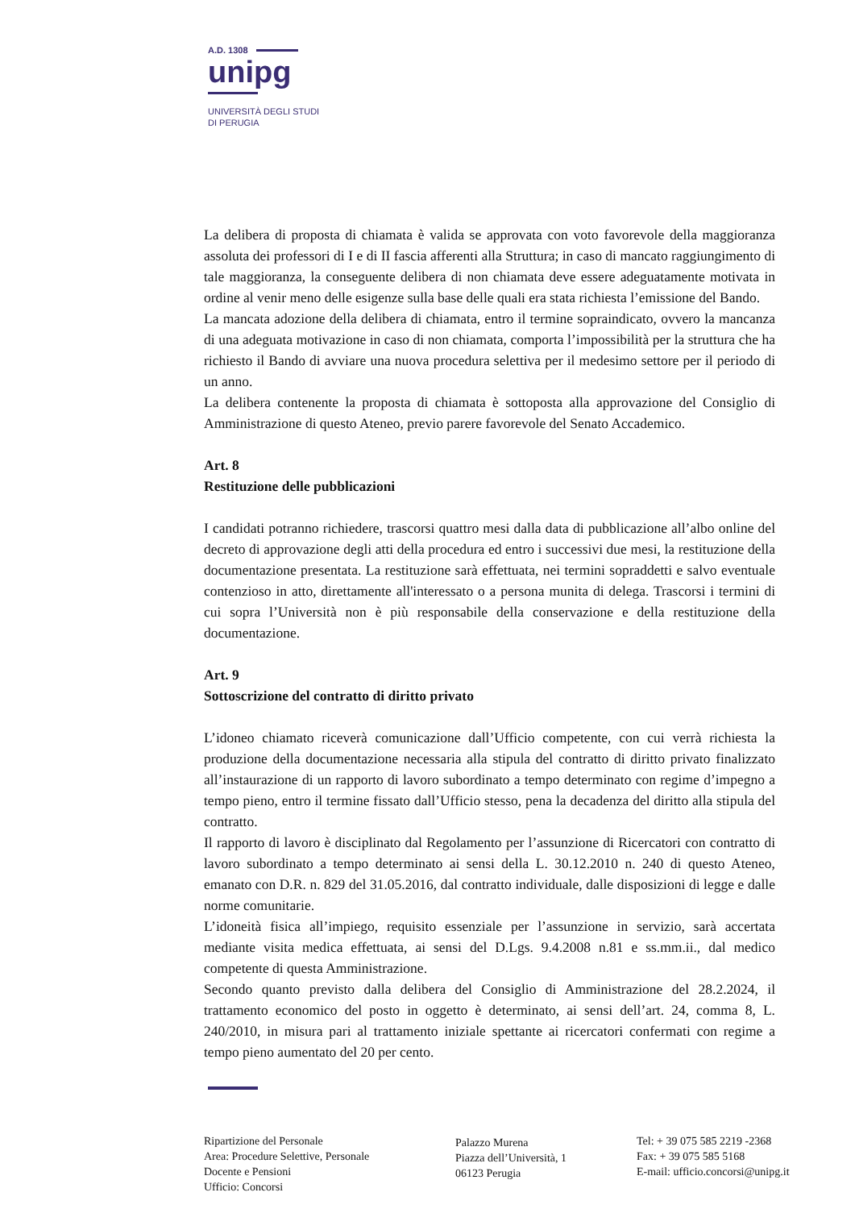A.D. 1308
unipg
UNIVERSITÀ DEGLI STUDI
DI PERUGIA
La delibera di proposta di chiamata è valida se approvata con voto favorevole della maggioranza assoluta dei professori di I e di II fascia afferenti alla Struttura; in caso di mancato raggiungimento di tale maggioranza, la conseguente delibera di non chiamata deve essere adeguatamente motivata in ordine al venir meno delle esigenze sulla base delle quali era stata richiesta l’emissione del Bando.
La mancata adozione della delibera di chiamata, entro il termine sopraindicato, ovvero la mancanza di una adeguata motivazione in caso di non chiamata, comporta l’impossibilità per la struttura che ha richiesto il Bando di avviare una nuova procedura selettiva per il medesimo settore per il periodo di un anno.
La delibera contenente la proposta di chiamata è sottoposta alla approvazione del Consiglio di Amministrazione di questo Ateneo, previo parere favorevole del Senato Accademico.
Art. 8
Restituzione delle pubblicazioni
I candidati potranno richiedere, trascorsi quattro mesi dalla data di pubblicazione all’albo online del decreto di approvazione degli atti della procedura ed entro i successivi due mesi, la restituzione della documentazione presentata. La restituzione sarà effettuata, nei termini sopraddetti e salvo eventuale contenzioso in atto, direttamente all'interessato o a persona munita di delega. Trascorsi i termini di cui sopra l’Università non è più responsabile della conservazione e della restituzione della documentazione.
Art. 9
Sottoscrizione del contratto di diritto privato
L’idoneo chiamato riceverà comunicazione dall’Ufficio competente, con cui verrà richiesta la produzione della documentazione necessaria alla stipula del contratto di diritto privato finalizzato all’instaurazione di un rapporto di lavoro subordinato a tempo determinato con regime d’impegno a tempo pieno, entro il termine fissato dall’Ufficio stesso, pena la decadenza del diritto alla stipula del contratto.
Il rapporto di lavoro è disciplinato dal Regolamento per l’assunzione di Ricercatori con contratto di lavoro subordinato a tempo determinato ai sensi della L. 30.12.2010 n. 240 di questo Ateneo, emanato con D.R. n. 829 del 31.05.2016, dal contratto individuale, dalle disposizioni di legge e dalle norme comunitarie.
L’idoneità fisica all’impiego, requisito essenziale per l’assunzione in servizio, sarà accertata mediante visita medica effettuata, ai sensi del D.Lgs. 9.4.2008 n.81 e ss.mm.ii., dal medico competente di questa Amministrazione.
Secondo quanto previsto dalla delibera del Consiglio di Amministrazione del 28.2.2024, il trattamento economico del posto in oggetto è determinato, ai sensi dell’art. 24, comma 8, L. 240/2010, in misura pari al trattamento iniziale spettante ai ricercatori confermati con regime a tempo pieno aumentato del 20 per cento.
Ripartizione del Personale
Area: Procedure Selettive, Personale
Docente e Pensioni
Ufficio: Concorsi
Palazzo Murena
Piazza dell’Università, 1
06123 Perugia
Tel: + 39 075 585 2219 -2368
Fax: + 39 075 585 5168
E-mail: ufficio.concorsi@unipg.it